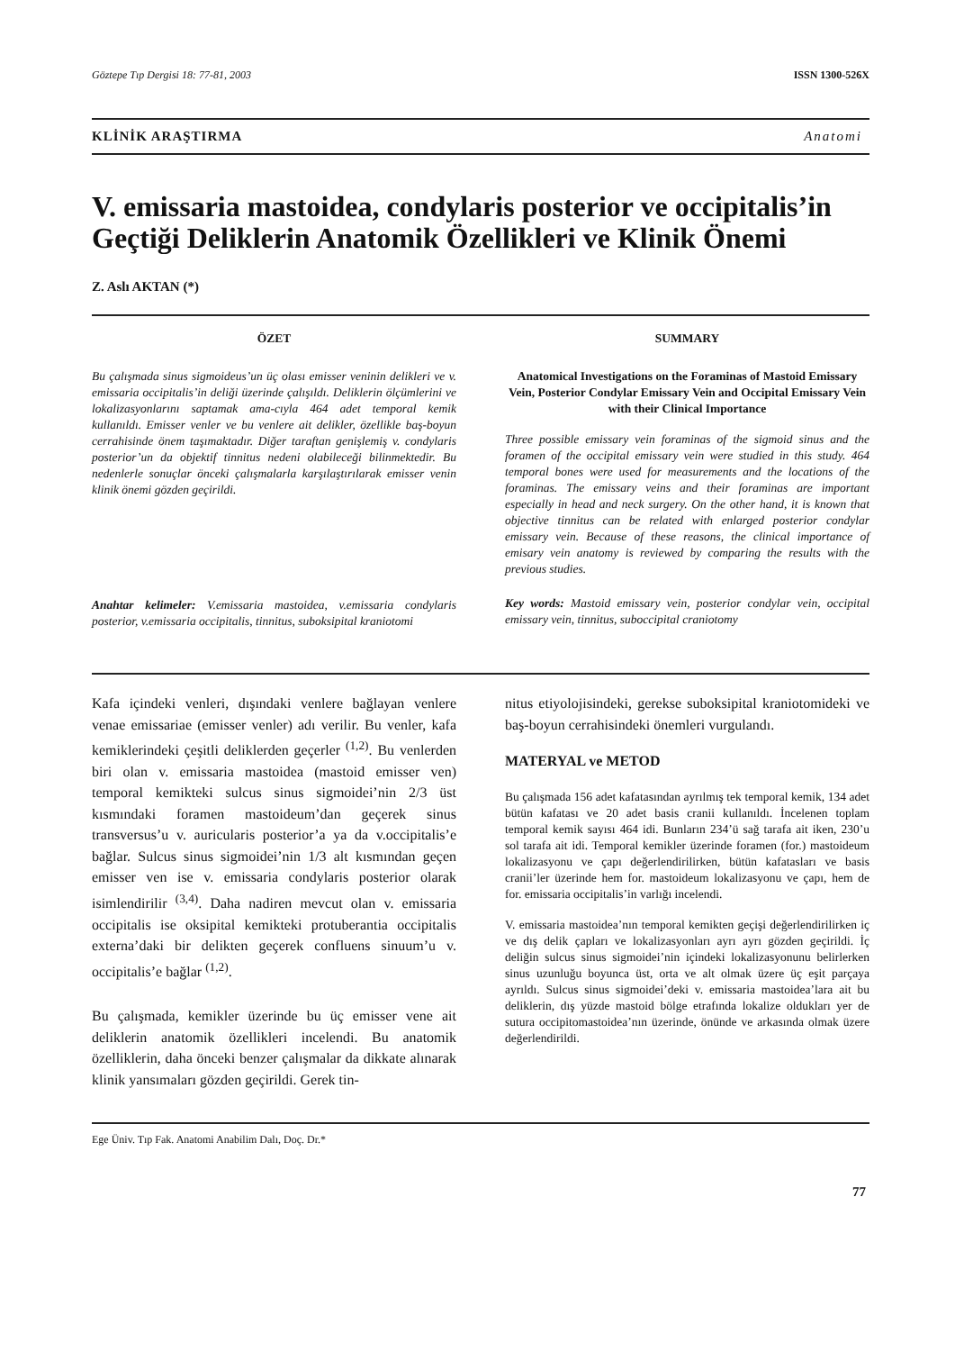Göztepe Tıp Dergisi 18: 77-81, 2003 ISSN 1300-526X
KLİNİK ARAŞTIRMA Anatomi
V. emissaria mastoidea, condylaris posterior ve occipitalis’in Geçtiği Deliklerin Anatomik Özellikleri ve Klinik Önemi
Z. Aslı AKTAN (*)
ÖZET
Bu çalışmada sinus sigmoideus’un üç olası emisser veninin delikleri ve v. emissaria occipitalis’in deliği üzerinde çalışıldı. Deliklerin ölçümlerini ve lokalizasyonlarını saptamak ama-cıyla 464 adet temporal kemik kullanıldı. Emisser venler ve bu venlere ait delikler, özellikle baş-boyun cerrahisinde önem taşımaktadır. Diğer taraftan genişlemiş v. condylaris posterior’un da objektif tinnitus nedeni olabileceği bilinmektedir. Bu nedenlerle sonuçlar önceki çalışmalarla karşılaştırılarak emisser venin klinik önemi gözden geçirildi.
Anahtar kelimeler: V.emissaria mastoidea, v.emissaria condylaris posterior, v.emissaria occipitalis, tinnitus, suboksipital kraniotomi
SUMMARY
Anatomical Investigations on the Foraminas of Mastoid Emissary Vein, Posterior Condylar Emissary Vein and Occipital Emissary Vein with their Clinical Importance
Three possible emissary vein foraminas of the sigmoid sinus and the foramen of the occipital emissary vein were studied in this study. 464 temporal bones were used for measurements and the locations of the foraminas. The emissary veins and their foraminas are important especially in head and neck surgery. On the other hand, it is known that objective tinnitus can be related with enlarged posterior condylar emissary vein. Because of these reasons, the clinical importance of emisary vein anatomy is reviewed by comparing the results with the previous studies.
Key words: Mastoid emissary vein, posterior condylar vein, occipital emissary vein, tinnitus, suboccipital craniotomy
Kafa içindeki venleri, dışındaki venlere bağlayan venlere venae emissariae (emisser venler) adı verilir. Bu venler, kafa kemiklerindeki çeşitli deliklerden geçerler <sup>(1,2)</sup>. Bu venlerden biri olan v. emissaria mastoidea (mastoid emisser ven) temporal kemikteki sulcus sinus sigmoidei’nin 2/3 üst kısmındaki foramen mastoideum’dan geçerek sinus transversus’u v. auricularis posterior’a ya da v.occipitalis’e bağlar. Sulcus sinus sigmoidei’nin 1/3 alt kısmından geçen emisser ven ise v. emissaria condylaris posterior olarak isimlendirilir <sup>(3,4)</sup>. Daha nadiren mevcut olan v. emissaria occipitalis ise oksipital kemikteki protuberantia occipitalis externa’daki bir delikten geçerek confluens sinuum’u v. occipitalis’e bağlar <sup>(1,2)</sup>.
Bu çalışmada, kemikler üzerinde bu üç emisser vene ait deliklerin anatomik özellikleri incelendi. Bu anatomik özelliklerin, daha önceki benzer çalışmalar da dikkate alınarak klinik yansımaları gözden geçirildi. Gerek tin-
nitus etiyolojisindeki, gerekse suboksipital kraniotomideki ve baş-boyun cerrahisindeki önemleri vurgulandı.
MATERYAL ve METOD
Bu çalışmada 156 adet kafatasından ayrılmış tek temporal kemik, 134 adet bütün kafatası ve 20 adet basis cranii kullanıldı. İncelenen toplam temporal kemik sayısı 464 idi. Bunların 234’ü sağ tarafa ait iken, 230’u sol tarafa ait idi. Temporal kemikler üzerinde foramen (for.) mastoideum lokalizasyonu ve çapı değerlendirilirken, bütün kafatasları ve basis cranii’ler üzerinde hem for. mastoideum lokalizasyonu ve çapı, hem de for. emissaria occipitalis’in varlığı incelendi.
V. emissaria mastoidea’nın temporal kemikten geçişi değerlendirilirken iç ve dış delik çapları ve lokalizasyonları ayrı ayrı gözden geçirildi. İç deliğin sulcus sinus sigmoidei’nin içindeki lokalizasyonunu belirlerken sinus uzunluğu boyunca üst, orta ve alt olmak üzere üç eşit parçaya ayrıldı. Sulcus sinus sigmoidei’deki v. emissaria mastoidea’lara ait bu deliklerin, dış yüzde mastoid bölge etrafında lokalize oldukları yer de sutura occipitomastoidea’nın üzerinde, önünde ve arkasında olmak üzere değerlendirildi.
Ege Üniv. Tıp Fak. Anatomi Anabilim Dalı, Doç. Dr.*
77